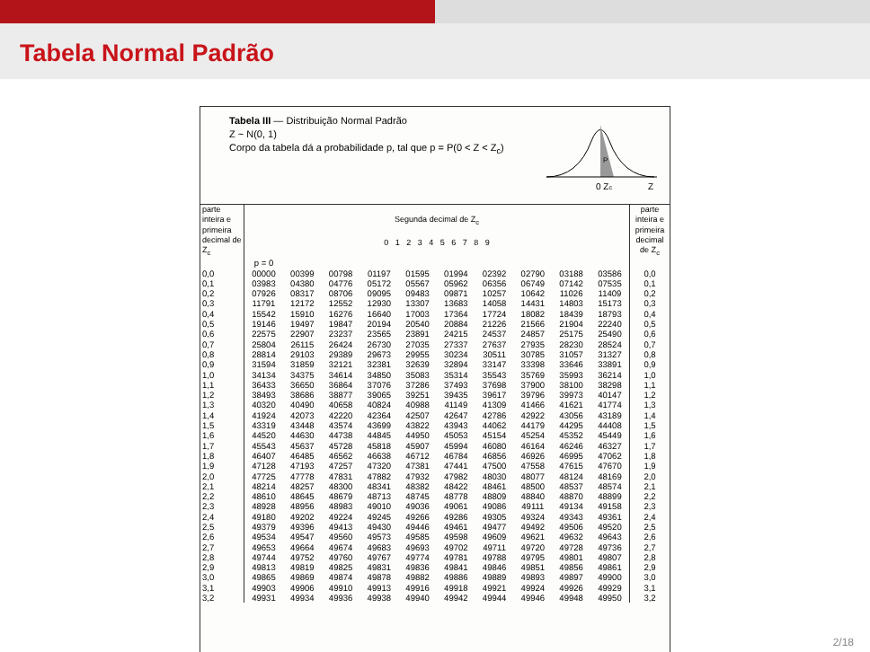Tabela Normal Padrão
Tabela III — Distribuição Normal Padrão
Z ~ N(0, 1)
Corpo da tabela dá a probabilidade p, tal que p = P(0 < Z < Z<sub>c</sub>)
0 Zc
Z
P
| parte inteira e primeira decimal de Z<sub>c</sub> | Segunda decimal de Z<sub>c</sub> 0 1 2 3 4 5 6 7 8 9 | | | | | | | | | | parte inteira e primeira decimal de Z<sub>c</sub> |
| --- | --- | --- | --- | --- | --- | --- | --- | --- | --- | --- | --- |
| | p = 0 | | | | | | | | | | |
| 0,0 | 00000 | 00399 | 00798 | 01197 | 01595 | 01994 | 02392 | 02790 | 03188 | 03586 | 0,0 |
| 0,1 | 03983 | 04380 | 04776 | 05172 | 05567 | 05962 | 06356 | 06749 | 07142 | 07535 | 0,1 |
| 0,2 | 07926 | 08317 | 08706 | 09095 | 09483 | 09871 | 10257 | 10642 | 11026 | 11409 | 0,2 |
| 0,3 | 11791 | 12172 | 12552 | 12930 | 13307 | 13683 | 14058 | 14431 | 14803 | 15173 | 0,3 |
| 0,4 | 15542 | 15910 | 16276 | 16640 | 17003 | 17364 | 17724 | 18082 | 18439 | 18793 | 0,4 |
| 0,5 | 19146 | 19497 | 19847 | 20194 | 20540 | 20884 | 21226 | 21566 | 21904 | 22240 | 0,5 |
| 0,6 | 22575 | 22907 | 23237 | 23565 | 23891 | 24215 | 24537 | 24857 | 25175 | 25490 | 0,6 |
| 0,7 | 25804 | 26115 | 26424 | 26730 | 27035 | 27337 | 27637 | 27935 | 28230 | 28524 | 0,7 |
| 0,8 | 28814 | 29103 | 29389 | 29673 | 29955 | 30234 | 30511 | 30785 | 31057 | 31327 | 0,8 |
| 0,9 | 31594 | 31859 | 32121 | 32381 | 32639 | 32894 | 33147 | 33398 | 33646 | 33891 | 0,9 |
| 1,0 | 34134 | 34375 | 34614 | 34850 | 35083 | 35314 | 35543 | 35769 | 35993 | 36214 | 1,0 |
| 1,1 | 36433 | 36650 | 36864 | 37076 | 37286 | 37493 | 37698 | 37900 | 38100 | 38298 | 1,1 |
| 1,2 | 38493 | 38686 | 38877 | 39065 | 39251 | 39435 | 39617 | 39796 | 39973 | 40147 | 1,2 |
| 1,3 | 40320 | 40490 | 40658 | 40824 | 40988 | 41149 | 41309 | 41466 | 41621 | 41774 | 1,3 |
| 1,4 | 41924 | 42073 | 42220 | 42364 | 42507 | 42647 | 42786 | 42922 | 43056 | 43189 | 1,4 |
| 1,5 | 43319 | 43448 | 43574 | 43699 | 43822 | 43943 | 44062 | 44179 | 44295 | 44408 | 1,5 |
| 1,6 | 44520 | 44630 | 44738 | 44845 | 44950 | 45053 | 45154 | 45254 | 45352 | 45449 | 1,6 |
| 1,7 | 45543 | 45637 | 45728 | 45818 | 45907 | 45994 | 46080 | 46164 | 46246 | 46327 | 1,7 |
| 1,8 | 46407 | 46485 | 46562 | 46638 | 46712 | 46784 | 46856 | 46926 | 46995 | 47062 | 1,8 |
| 1,9 | 47128 | 47193 | 47257 | 47320 | 47381 | 47441 | 47500 | 47558 | 47615 | 47670 | 1,9 |
| 2,0 | 47725 | 47778 | 47831 | 47882 | 47932 | 47982 | 48030 | 48077 | 48124 | 48169 | 2,0 |
| 2,1 | 48214 | 48257 | 48300 | 48341 | 48382 | 48422 | 48461 | 48500 | 48537 | 48574 | 2,1 |
| 2,2 | 48610 | 48645 | 48679 | 48713 | 48745 | 48778 | 48809 | 48840 | 48870 | 48899 | 2,2 |
| 2,3 | 48928 | 48956 | 48983 | 49010 | 49036 | 49061 | 49086 | 49111 | 49134 | 49158 | 2,3 |
| 2,4 | 49180 | 49202 | 49224 | 49245 | 49266 | 49286 | 49305 | 49324 | 49343 | 49361 | 2,4 |
| 2,5 | 49379 | 49396 | 49413 | 49430 | 49446 | 49461 | 49477 | 49492 | 49506 | 49520 | 2,5 |
| 2,6 | 49534 | 49547 | 49560 | 49573 | 49585 | 49598 | 49609 | 49621 | 49632 | 49643 | 2,6 |
| 2,7 | 49653 | 49664 | 49674 | 49683 | 49693 | 49702 | 49711 | 49720 | 49728 | 49736 | 2,7 |
| 2,8 | 49744 | 49752 | 49760 | 49767 | 49774 | 49781 | 49788 | 49795 | 49801 | 49807 | 2,8 |
| 2,9 | 49813 | 49819 | 49825 | 49831 | 49836 | 49841 | 49846 | 49851 | 49856 | 49861 | 2,9 |
| 3,0 | 49865 | 49869 | 49874 | 49878 | 49882 | 49886 | 49889 | 49893 | 49897 | 49900 | 3,0 |
| 3,1 | 49903 | 49906 | 49910 | 49913 | 49916 | 49918 | 49921 | 49924 | 49926 | 49929 | 3,1 |
| 3,2 | 49931 | 49934 | 49936 | 49938 | 49940 | 49942 | 49944 | 49946 | 49948 | 49950 | 3,2 |
2/18